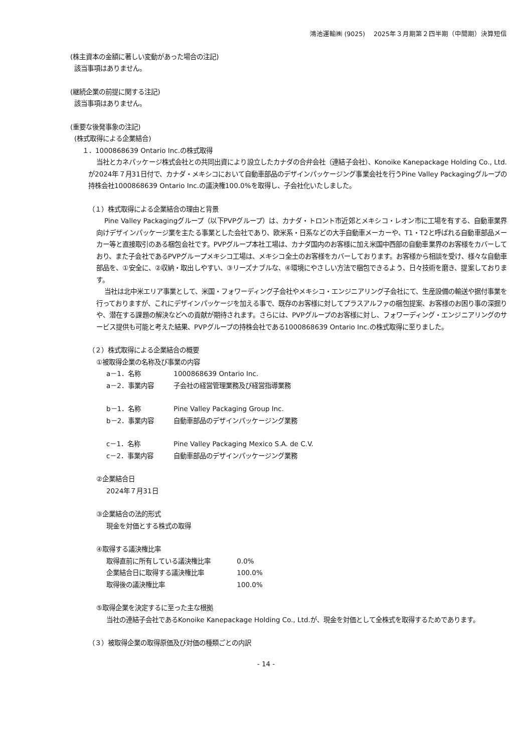鴻池運輸㈱ (9025)　 2025年３月期第２四半期（中間期）決算短信
(株主資本の金額に著しい変動があった場合の注記)
該当事項はありません。
(継続企業の前提に関する注記)
該当事項はありません。
(重要な後発事象の注記)
(株式取得による企業結合)
１．1000868639 Ontario Inc.の株式取得
当社とカネパッケージ株式会社との共同出資により設立したカナダの合弁会社（連結子会社）、Konoike Kanepackage Holding Co., Ltd.が2024年７月31日付で、カナダ・メキシコにおいて自動車部品のデザインパッケージング事業会社を行うPine Valley Packagingグループの持株会社1000868639 Ontario Inc.の議決権100.0%を取得し、子会社化いたしました。
（１）株式取得による企業結合の理由と背景
Pine Valley Packagingグループ（以下PVPグループ）は、カナダ・トロント市近郊とメキシコ・レオン市に工場を有する、自動車業界向けデザインパッケージ業を主たる事業とした会社であり、欧米系・日系などの大手自動車メーカーや、T1・T2と呼ばれる自動車部品メーカー等と直接取引のある梱包会社です。PVPグループ本社工場は、カナダ国内のお客様に加え米国中西部の自動車業界のお客様をカバーしており、また子会社であるPVPグループメキシコ工場は、メキシコ全土のお客様をカバーしております。お客様から相談を受け、様々な自動車部品を、①安全に、②収納・取出しやすい、③リーズナブルな、④環境にやさしい方法で梱包できるよう、日々技術を磨き、提案しております。
当社は北中米エリア事業として、米国・フォワーディング子会社やメキシコ・エンジニアリング子会社にて、生産設備の輸送や据付事業を行っておりますが、これにデザインパッケージを加える事で、既存のお客様に対してプラスアルファの梱包提案、お客様のお困り事の深掘りや、潜在する課題の解決などへの貢献が期待されます。さらには、PVPグループのお客様に対し、フォワーディング・エンジニアリングのサービス提供も可能と考えた結果、PVPグループの持株会社である1000868639 Ontario Inc.の株式取得に至りました。
（２）株式取得による企業結合の概要
①被取得企業の名称及び事業の内容
a－1．名称 1000868639 Ontario Inc.
a－2．事業内容 子会社の経営管理業務及び経営指導業務
b－1．名称 Pine Valley Packaging Group Inc.
b－2．事業内容 自動車部品のデザインパッケージング業務
c－1．名称 Pine Valley Packaging Mexico S.A. de C.V.
c－2．事業内容 自動車部品のデザインパッケージング業務
②企業結合日
2024年７月31日
③企業結合の法的形式
現金を対価とする株式の取得
④取得する議決権比率
取得直前に所有している議決権比率 0.0%
企業結合日に取得する議決権比率 100.0%
取得後の議決権比率 100.0%
⑤取得企業を決定するに至った主な根拠
当社の連結子会社であるKonoike Kanepackage Holding Co., Ltd.が、現金を対価として全株式を取得するためであります。
（３）被取得企業の取得原価及び対価の種類ごとの内訳
- 14 -